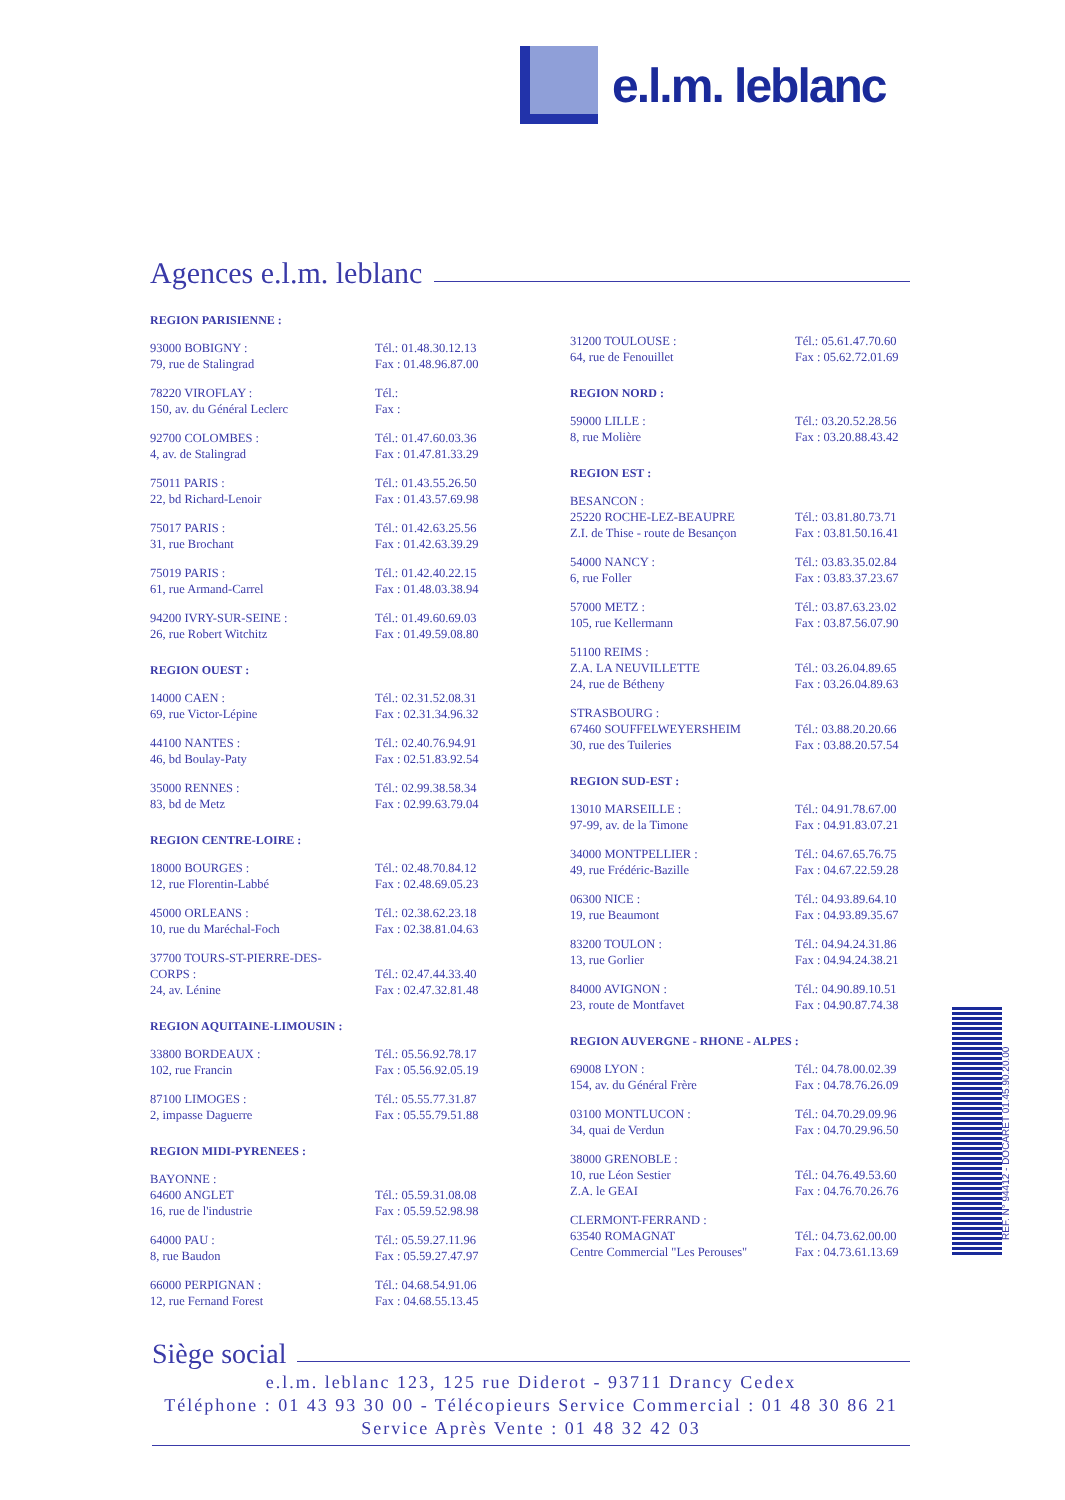e.l.m. leblanc
Agences e.l.m. leblanc
REGION PARISIENNE :
| 93000 BOBIGNY : 79, rue de Stalingrad | Tél.: 01.48.30.12.13 Fax : 01.48.96.87.00 |
| 78220 VIROFLAY : 150, av. du Général Leclerc | Tél.: Fax : |
| 92700 COLOMBES : 4, av. de Stalingrad | Tél.: 01.47.60.03.36 Fax : 01.47.81.33.29 |
| 75011 PARIS : 22, bd Richard-Lenoir | Tél.: 01.43.55.26.50 Fax : 01.43.57.69.98 |
| 75017 PARIS : 31, rue Brochant | Tél.: 01.42.63.25.56 Fax : 01.42.63.39.29 |
| 75019 PARIS : 61, rue Armand-Carrel | Tél.: 01.42.40.22.15 Fax : 01.48.03.38.94 |
| 94200 IVRY-SUR-SEINE : 26, rue Robert Witchitz | Tél.: 01.49.60.69.03 Fax : 01.49.59.08.80 |
REGION OUEST :
| 14000 CAEN : 69, rue Victor-Lépine | Tél.: 02.31.52.08.31 Fax : 02.31.34.96.32 |
| 44100 NANTES : 46, bd Boulay-Paty | Tél.: 02.40.76.94.91 Fax : 02.51.83.92.54 |
| 35000 RENNES : 83, bd de Metz | Tél.: 02.99.38.58.34 Fax : 02.99.63.79.04 |
REGION CENTRE-LOIRE :
| 18000 BOURGES : 12, rue Florentin-Labbé | Tél.: 02.48.70.84.12 Fax : 02.48.69.05.23 |
| 45000 ORLEANS : 10, rue du Maréchal-Foch | Tél.: 02.38.62.23.18 Fax : 02.38.81.04.63 |
| 37700 TOURS-ST-PIERRE-DES- CORPS : 24, av. Lénine | Tél.: 02.47.44.33.40 Fax : 02.47.32.81.48 |
REGION AQUITAINE-LIMOUSIN :
| 33800 BORDEAUX : 102, rue Francin | Tél.: 05.56.92.78.17 Fax : 05.56.92.05.19 |
| 87100 LIMOGES : 2, impasse Daguerre | Tél.: 05.55.77.31.87 Fax : 05.55.79.51.88 |
REGION MIDI-PYRENEES :
| BAYONNE : 64600 ANGLET 16, rue de l'industrie | Tél.: 05.59.31.08.08 Fax : 05.59.52.98.98 |
| 64000 PAU : 8, rue Baudon | Tél.: 05.59.27.11.96 Fax : 05.59.27.47.97 |
| 66000 PERPIGNAN : 12, rue Fernand Forest | Tél.: 04.68.54.91.06 Fax : 04.68.55.13.45 |
| 31200 TOULOUSE : 64, rue de Fenouillet | Tél.: 05.61.47.70.60 Fax : 05.62.72.01.69 |
REGION NORD :
| 59000 LILLE : 8, rue Molière | Tél.: 03.20.52.28.56 Fax : 03.20.88.43.42 |
REGION EST :
| BESANCON : 25220 ROCHE-LEZ-BEAUPRE Z.I. de Thise - route de Besançon | Tél.: 03.81.80.73.71 Fax : 03.81.50.16.41 |
| 54000 NANCY : 6, rue Foller | Tél.: 03.83.35.02.84 Fax : 03.83.37.23.67 |
| 57000 METZ : 105, rue Kellermann | Tél.: 03.87.63.23.02 Fax : 03.87.56.07.90 |
| 51100 REIMS : Z.A. LA NEUVILLETTE 24, rue de Bétheny | Tél.: 03.26.04.89.65 Fax : 03.26.04.89.63 |
| STRASBOURG : 67460 SOUFFELWEYERSHEIM 30, rue des Tuileries | Tél.: 03.88.20.20.66 Fax : 03.88.20.57.54 |
REGION SUD-EST :
| 13010 MARSEILLE : 97-99, av. de la Timone | Tél.: 04.91.78.67.00 Fax : 04.91.83.07.21 |
| 34000 MONTPELLIER : 49, rue Frédéric-Bazille | Tél.: 04.67.65.76.75 Fax : 04.67.22.59.28 |
| 06300 NICE : 19, rue Beaumont | Tél.: 04.93.89.64.10 Fax : 04.93.89.35.67 |
| 83200 TOULON : 13, rue Gorlier | Tél.: 04.94.24.31.86 Fax : 04.94.24.38.21 |
| 84000 AVIGNON : 23, route de Montfavet | Tél.: 04.90.89.10.51 Fax : 04.90.87.74.38 |
REGION AUVERGNE - RHONE - ALPES :
| 69008 LYON : 154, av. du Général Frère | Tél.: 04.78.00.02.39 Fax : 04.78.76.26.09 |
| 03100 MONTLUCON : 34, quai de Verdun | Tél.: 04.70.29.09.96 Fax : 04.70.29.96.50 |
| 38000 GRENOBLE : 10, rue Léon Sestier Z.A. le GEAI | Tél.: 04.76.49.53.60 Fax : 04.76.70.26.76 |
| CLERMONT-FERRAND : 63540 ROMAGNAT Centre Commercial "Les Perouses" | Tél.: 04.73.62.00.00 Fax : 04.73.61.13.69 |
REF. N° 94412 - DOCARET 01.45.90.20.00
Siège social
e.l.m. leblanc 123, 125 rue Diderot - 93711 Drancy Cedex
Téléphone : 01 43 93 30 00 - Télécopieurs Service Commercial : 01 48 30 86 21
Service Après Vente : 01 48 32 42 03